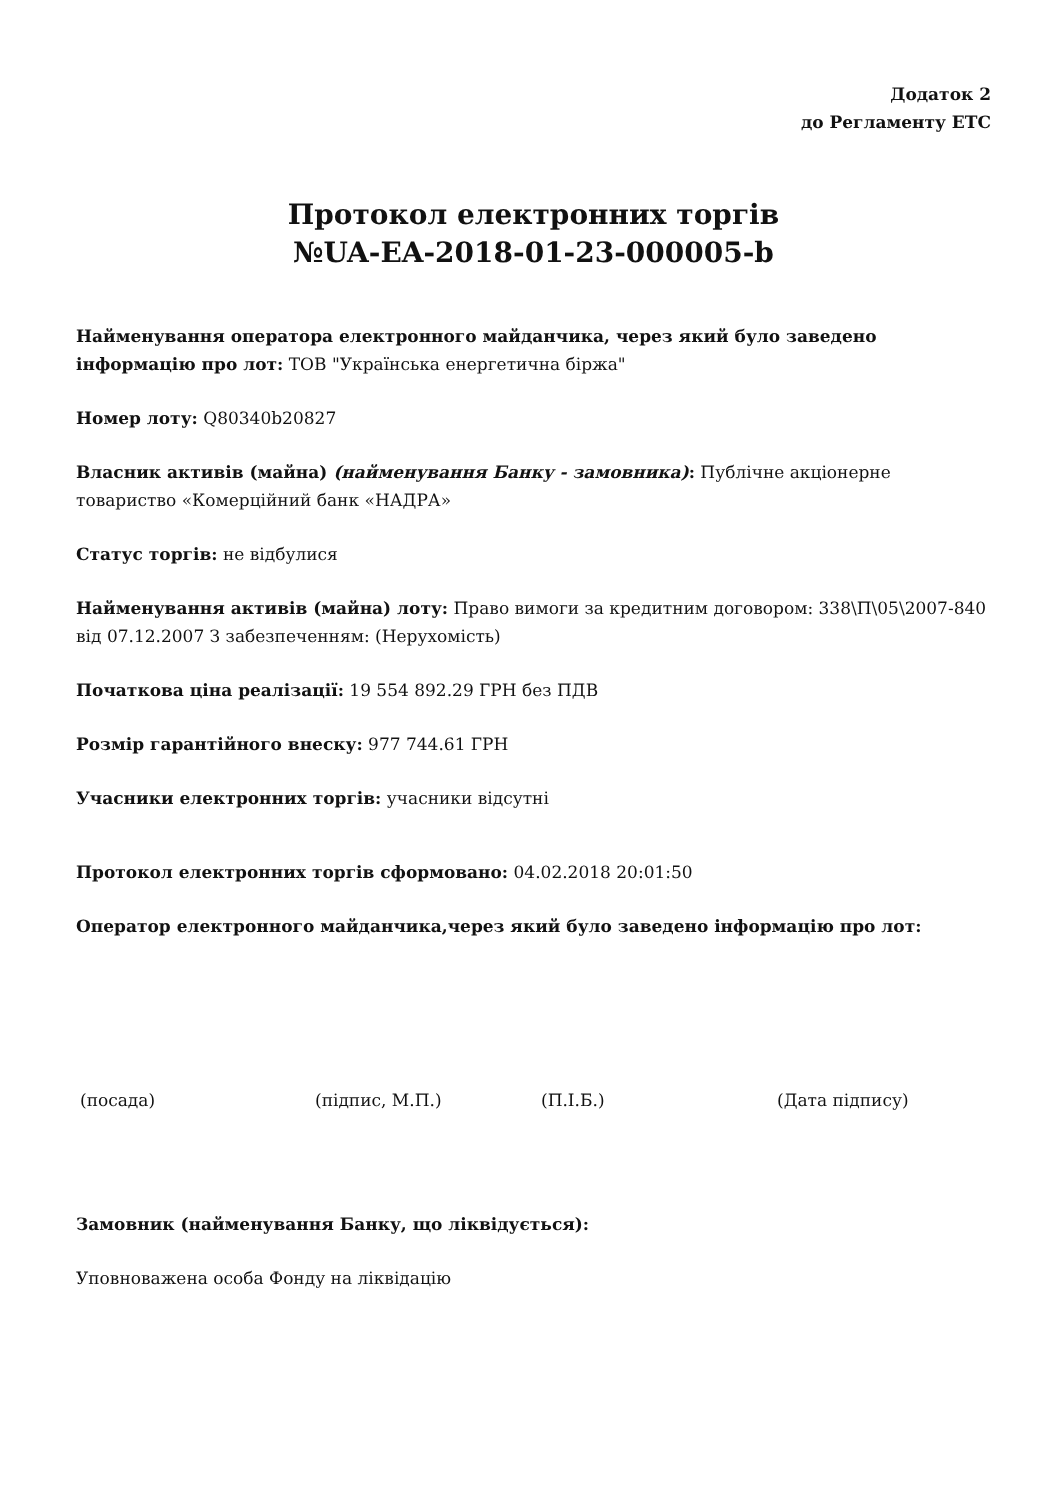Додаток 2
до Регламенту ЕТС
Протокол електронних торгів
№UA-EA-2018-01-23-000005-b
Найменування оператора електронного майданчика, через який було заведено інформацію про лот: ТОВ "Українська енергетична біржа"
Номер лоту: Q80340b20827
Власник активів (майна) (найменування Банку - замовника): Публічне акціонерне товариство «Комерційний банк «НАДРА»
Статус торгів: не відбулися
Найменування активів (майна) лоту: Право вимоги за кредитним договором: 338\П\05\2007-840 від 07.12.2007 З забезпеченням: (Нерухомість)
Початкова ціна реалізації: 19 554 892.29 ГРН без ПДВ
Розмір гарантійного внеску: 977 744.61 ГРН
Учасники електронних торгів: учасники відсутні
Протокол електронних торгів сформовано: 04.02.2018 20:01:50
Оператор електронного майданчика,через який було заведено інформацію про лот:
(посада) (підпис, М.П.) (П.І.Б.) (Дата підпису)
Замовник (найменування Банку, що ліквідується):
Уповноважена особа Фонду на ліквідацію